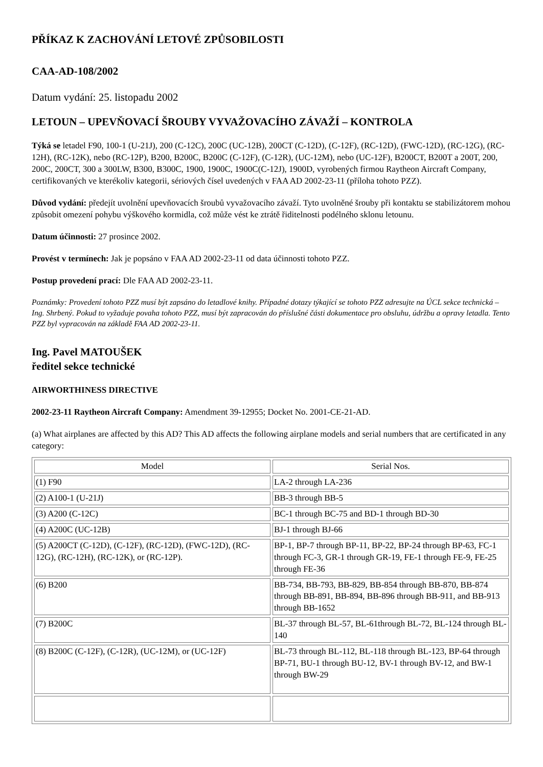PŘÍKAZ K ZACHOVÁNÍ LETOVÉ ZPŮSOBILOSTI
CAA-AD-108/2002
Datum vydání: 25. listopadu 2002
LETOUN – UPEVŇOVACÍ ŠROUBY VYVAŽOVACÍHO ZÁVAŽÍ – KONTROLA
Týká se letadel F90, 100-1 (U-21J), 200 (C-12C), 200C (UC-12B), 200CT (C-12D), (C-12F), (RC-12D), (FWC-12D), (RC-12G), (RC-12H), (RC-12K), nebo (RC-12P), B200, B200C, B200C (C-12F), (C-12R), (UC-12M), nebo (UC-12F), B200CT, B200T a 200T, 200, 200C, 200CT, 300 a 300LW, B300, B300C, 1900, 1900C, 1900C(C-12J), 1900D, vyrobených firmou Raytheon Aircraft Company, certifikovaných ve kterékoliv kategorii, sériových čísel uvedených v FAA AD 2002-23-11 (příloha tohoto PZZ).
Důvod vydání: předejít uvolnění upevňovacích šroubů vyvažovacího závaží. Tyto uvolněné šrouby při kontaktu se stabilizátorem mohou způsobit omezení pohybu výškového kormidla, což může vést ke ztrátě řiditelnosti podélného sklonu letounu.
Datum účinnosti: 27 prosince 2002.
Provést v termínech: Jak je popsáno v FAA AD 2002-23-11 od data účinnosti tohoto PZZ.
Postup provedení prací: Dle FAA AD 2002-23-11.
Poznámky: Provedení tohoto PZZ musí být zapsáno do letadlové knihy. Případné dotazy týkající se tohoto PZZ adresujte na ÚCL sekce technická – Ing. Shrbený. Pokud to vyžaduje povaha tohoto PZZ, musí být zapracován do příslušné části dokumentace pro obsluhu, údržbu a opravy letadla. Tento PZZ byl vypracován na základě FAA AD 2002-23-11.
Ing. Pavel MATOUŠEK
ředitel sekce technické
AIRWORTHINESS DIRECTIVE
2002-23-11 Raytheon Aircraft Company: Amendment 39-12955; Docket No. 2001-CE-21-AD.
(a) What airplanes are affected by this AD? This AD affects the following airplane models and serial numbers that are certificated in any category:
| Model | Serial Nos. |
| --- | --- |
| (1) F90 | LA-2 through LA-236 |
| (2) A100-1 (U-21J) | BB-3 through BB-5 |
| (3) A200 (C-12C) | BC-1 through BC-75 and BD-1 through BD-30 |
| (4) A200C (UC-12B) | BJ-1 through BJ-66 |
| (5) A200CT (C-12D), (C-12F), (RC-12D), (FWC-12D), (RC-12G), (RC-12H), (RC-12K), or (RC-12P). | BP-1, BP-7 through BP-11, BP-22, BP-24 through BP-63, FC-1 through FC-3, GR-1 through GR-19, FE-1 through FE-9, FE-25 through FE-36 |
| (6) B200 | BB-734, BB-793, BB-829, BB-854 through BB-870, BB-874 through BB-891, BB-894, BB-896 through BB-911, and BB-913 through BB-1652 |
| (7) B200C | BL-37 through BL-57, BL-61through BL-72, BL-124 through BL-140 |
| (8) B200C (C-12F), (C-12R), (UC-12M), or (UC-12F) | BL-73 through BL-112, BL-118 through BL-123, BP-64 through BP-71, BU-1 through BU-12, BV-1 through BV-12, and BW-1 through BW-29 |